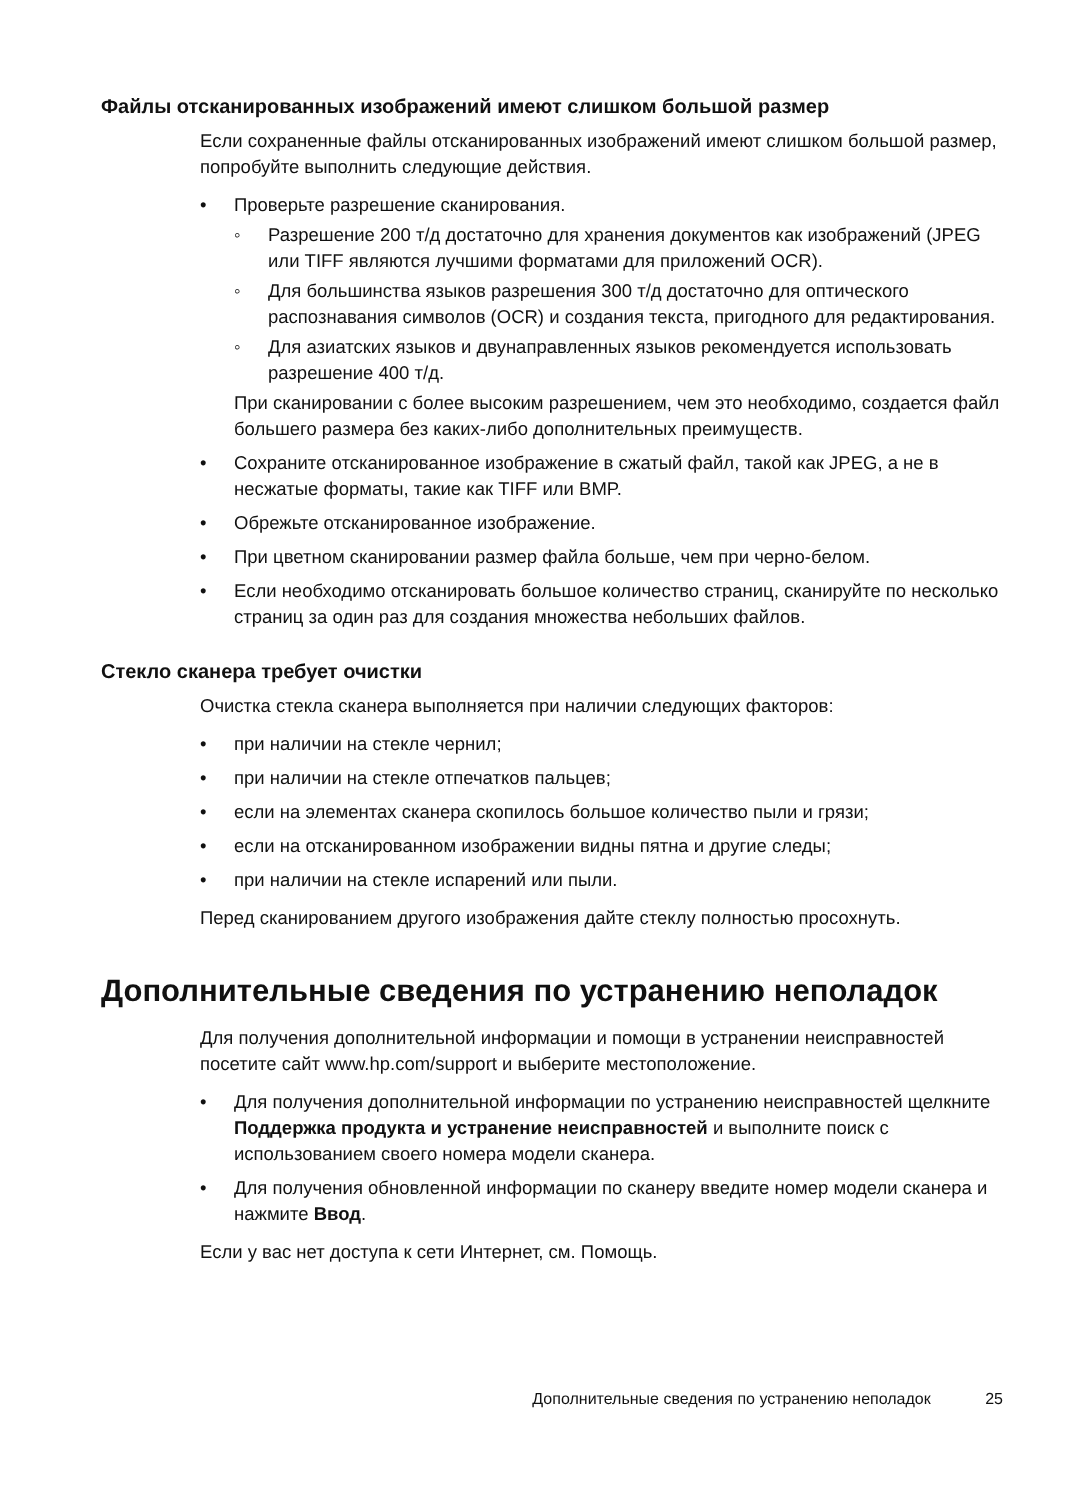Файлы отсканированных изображений имеют слишком большой размер
Если сохраненные файлы отсканированных изображений имеют слишком большой размер, попробуйте выполнить следующие действия.
• Проверьте разрешение сканирования.
◦ Разрешение 200 т/д достаточно для хранения документов как изображений (JPEG или TIFF являются лучшими форматами для приложений OCR).
◦ Для большинства языков разрешения 300 т/д достаточно для оптического распознавания символов (OCR) и создания текста, пригодного для редактирования.
◦ Для азиатских языков и двунаправленных языков рекомендуется использовать разрешение 400 т/д.
При сканировании с более высоким разрешением, чем это необходимо, создается файл большего размера без каких-либо дополнительных преимуществ.
• Сохраните отсканированное изображение в сжатый файл, такой как JPEG, а не в несжатые форматы, такие как TIFF или BMP.
• Обрежьте отсканированное изображение.
• При цветном сканировании размер файла больше, чем при черно-белом.
• Если необходимо отсканировать большое количество страниц, сканируйте по несколько страниц за один раз для создания множества небольших файлов.
Стекло сканера требует очистки
Очистка стекла сканера выполняется при наличии следующих факторов:
• при наличии на стекле чернил;
• при наличии на стекле отпечатков пальцев;
• если на элементах сканера скопилось большое количество пыли и грязи;
• если на отсканированном изображении видны пятна и другие следы;
• при наличии на стекле испарений или пыли.
Перед сканированием другого изображения дайте стеклу полностью просохнуть.
Дополнительные сведения по устранению неполадок
Для получения дополнительной информации и помощи в устранении неисправностей посетите сайт www.hp.com/support и выберите местоположение.
• Для получения дополнительной информации по устранению неисправностей щелкните Поддержка продукта и устранение неисправностей и выполните поиск с использованием своего номера модели сканера.
• Для получения обновленной информации по сканеру введите номер модели сканера и нажмите Ввод.
Если у вас нет доступа к сети Интернет, см. Помощь.
Дополнительные сведения по устранению неполадок 25